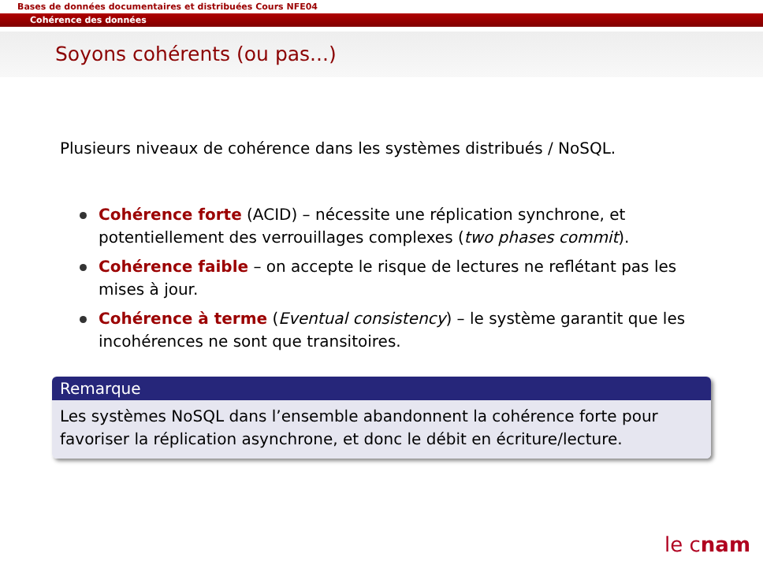Bases de données documentaires et distribuées Cours NFE04
Cohérence des données
Soyons cohérents (ou pas...)
Plusieurs niveaux de cohérence dans les systèmes distribués / NoSQL.
Cohérence forte (ACID) – nécessite une réplication synchrone, et potentiellement des verrouillages complexes (two phases commit).
Cohérence faible – on accepte le risque de lectures ne reflétant pas les mises à jour.
Cohérence à terme (Eventual consistency) – le système garantit que les incohérences ne sont que transitoires.
Remarque
Les systèmes NoSQL dans l’ensemble abandonnent la cohérence forte pour favoriser la réplication asynchrone, et donc le débit en écriture/lecture.
le cnam